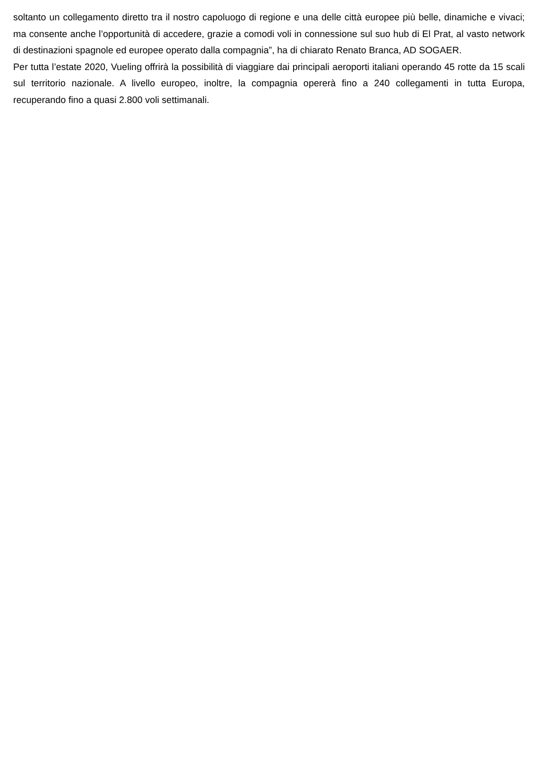soltanto un collegamento diretto tra il nostro capoluogo di regione e una delle città europee più belle, dinamiche e vivaci; ma consente anche l’opportunità di accedere, grazie a comodi voli in connessione sul suo hub di El Prat, al vasto network di destinazioni spagnole ed europee operato dalla compagnia”, ha di chiarato Renato Branca, AD SOGAER.
Per tutta l’estate 2020, Vueling offrirà la possibilità di viaggiare dai principali aeroporti italiani operando 45 rotte da 15 scali sul territorio nazionale. A livello europeo, inoltre, la compagnia opererà fino a 240 collegamenti in tutta Europa, recuperando fino a quasi 2.800 voli settimanali.